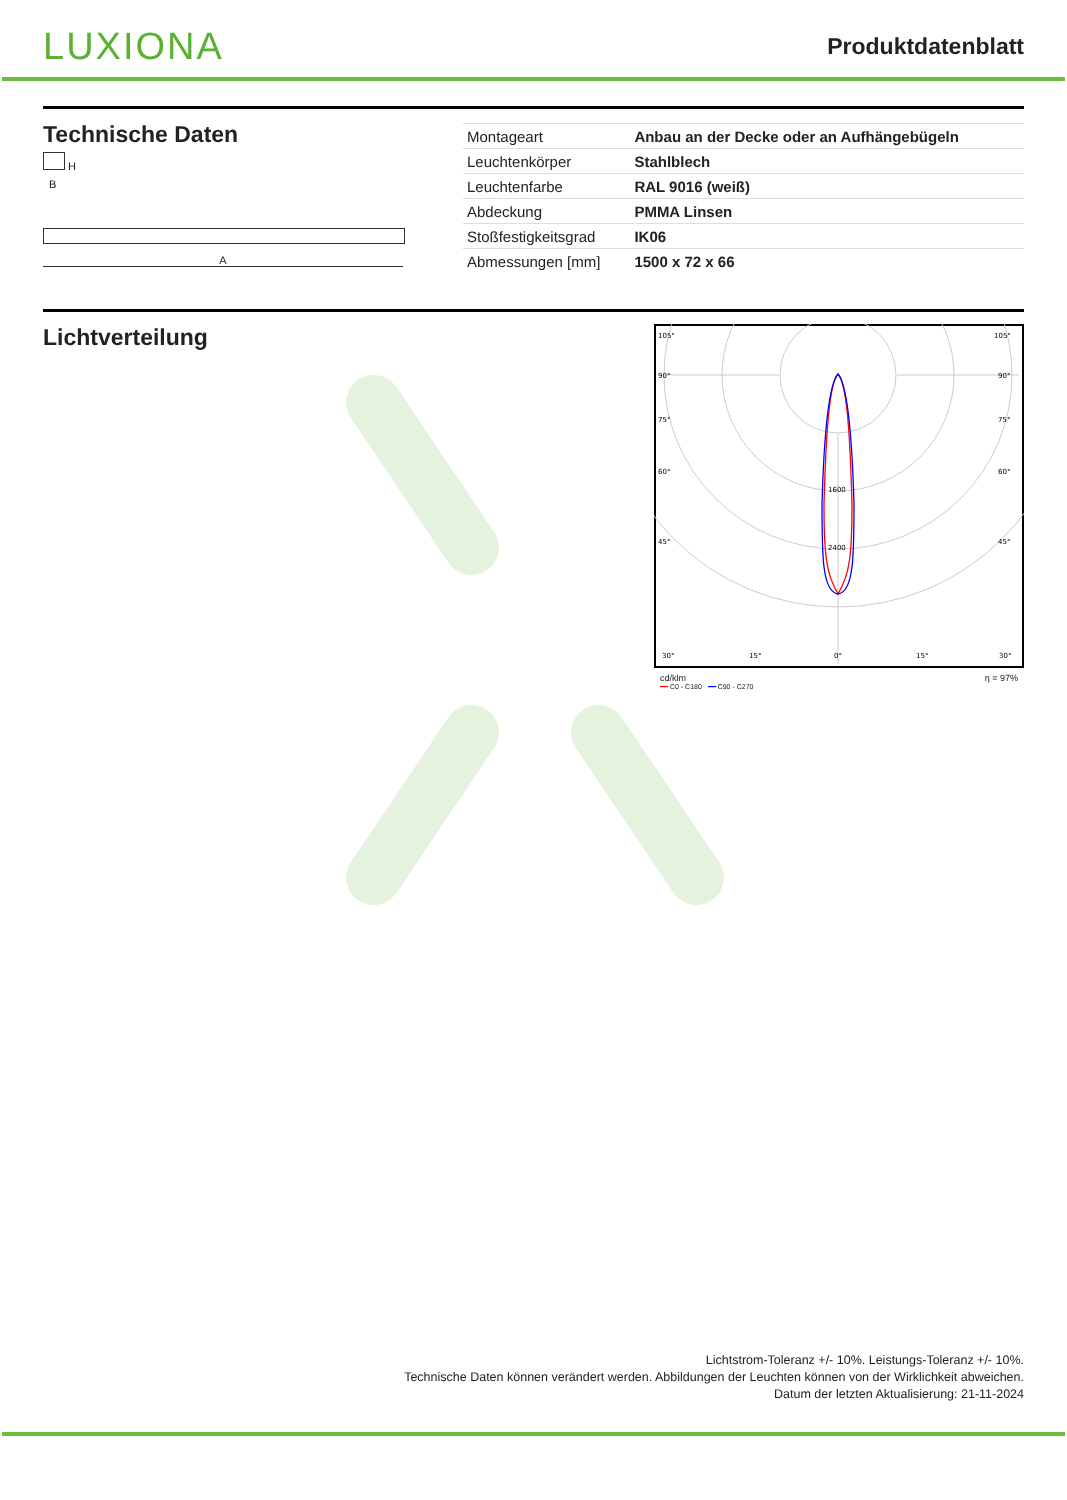LUXIONA
Produktdatenblatt
Technische Daten
H
B
A
| Montageart | Anbau an der Decke oder an Aufhängebügeln |
| Leuchtenkörper | Stahlblech |
| Leuchtenfarbe | RAL 9016 (weiß) |
| Abdeckung | PMMA Linsen |
| Stoßfestigkeitsgrad | IK06 |
| Abmessungen [mm] | 1500 x 72 x 66 |
Lichtverteilung
105°
105°
90°
90°
75°
75°
60°
60°
45°
45°
1600
2400
30°
15°
0°
15°
30°
cd/klm η = 97%
━━ C0 - C180 ━━ C90 - C270
Lichtstrom-Toleranz +/- 10%. Leistungs-Toleranz +/- 10%.
Technische Daten können verändert werden. Abbildungen der Leuchten können von der Wirklichkeit abweichen.
Datum der letzten Aktualisierung: 21-11-2024